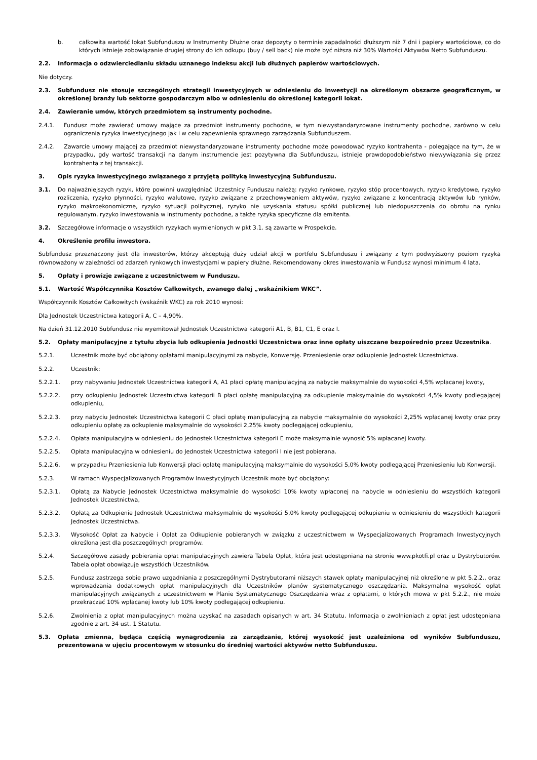b. całkowita wartość lokat Subfunduszu w Instrumenty Dłużne oraz depozyty o terminie zapadalności dłuższym niż 7 dni i papiery wartościowe, co do których istnieje zobowiązanie drugiej strony do ich odkupu (buy / sell back) nie może być niższa niż 30% Wartości Aktywów Netto Subfunduszu.
2.2. Informacja o odzwierciedlaniu składu uznanego indeksu akcji lub dłużnych papierów wartościowych.
Nie dotyczy.
2.3. Subfundusz nie stosuje szczególnych strategii inwestycyjnych w odniesieniu do inwestycji na określonym obszarze geograficznym, w określonej branży lub sektorze gospodarczym albo w odniesieniu do określonej kategorii lokat.
2.4. Zawieranie umów, których przedmiotem są instrumenty pochodne.
2.4.1. Fundusz może zawierać umowy mające za przedmiot instrumenty pochodne, w tym niewystandaryzowane instrumenty pochodne, zarówno w celu ograniczenia ryzyka inwestycyjnego jak i w celu zapewnienia sprawnego zarządzania Subfunduszem.
2.4.2. Zawarcie umowy mającej za przedmiot niewystandaryzowane instrumenty pochodne może powodować ryzyko kontrahenta - polegające na tym, że w przypadku, gdy wartość transakcji na danym instrumencie jest pozytywna dla Subfunduszu, istnieje prawdopodobieństwo niewywiązania się przez kontrahenta z tej transakcji.
3. Opis ryzyka inwestycyjnego związanego z przyjętą polityką inwestycyjną Subfunduszu.
3.1. Do najważniejszych ryzyk, które powinni uwzględniać Uczestnicy Funduszu należą: ryzyko rynkowe, ryzyko stóp procentowych, ryzyko kredytowe, ryzyko rozliczenia, ryzyko płynności, ryzyko walutowe, ryzyko związane z przechowywaniem aktywów, ryzyko związane z koncentracją aktywów lub rynków, ryzyko makroekonomiczne, ryzyko sytuacji politycznej, ryzyko nie uzyskania statusu spółki publicznej lub niedopuszczenia do obrotu na rynku regulowanym, ryzyko inwestowania w instrumenty pochodne, a także ryzyka specyficzne dla emitenta.
3.2. Szczegółowe informacje o wszystkich ryzykach wymienionych w pkt 3.1. są zawarte w Prospekcie.
4. Określenie profilu inwestora.
Subfundusz przeznaczony jest dla inwestorów, którzy akceptują duży udział akcji w portfelu Subfunduszu i związany z tym podwyższony poziom ryzyka równoważony w zależności od zdarzeń rynkowych inwestycjami w papiery dłużne. Rekomendowany okres inwestowania w Fundusz wynosi minimum 4 lata.
5. Opłaty i prowizje związane z uczestnictwem w Funduszu.
5.1. Wartość Współczynnika Kosztów Całkowitych, zwanego dalej „wskaźnikiem WKC”.
Współczynnik Kosztów Całkowitych (wskaźnik WKC) za rok 2010 wynosi:
Dla Jednostek Uczestnictwa kategorii A, C – 4,90%.
Na dzień 31.12.2010 Subfundusz nie wyemitował Jednostek Uczestnictwa kategorii A1, B, B1, C1, E oraz I.
5.2. Opłaty manipulacyjne z tytułu zbycia lub odkupienia Jednostki Uczestnictwa oraz inne opłaty uiszczane bezpośrednio przez Uczestnika.
5.2.1. Uczestnik może być obciążony opłatami manipulacyjnymi za nabycie, Konwersję. Przeniesienie oraz odkupienie Jednostek Uczestnictwa.
5.2.2. Uczestnik:
5.2.2.1. przy nabywaniu Jednostek Uczestnictwa kategorii A, A1 płaci opłatę manipulacyjną za nabycie maksymalnie do wysokości 4,5% wpłacanej kwoty,
5.2.2.2. przy odkupieniu Jednostek Uczestnictwa kategorii B płaci opłatę manipulacyjną za odkupienie maksymalnie do wysokości 4,5% kwoty podlegającej odkupieniu,
5.2.2.3. przy nabyciu Jednostek Uczestnictwa kategorii C płaci opłatę manipulacyjną za nabycie maksymalnie do wysokości 2,25% wpłacanej kwoty oraz przy odkupieniu opłatę za odkupienie maksymalnie do wysokości 2,25% kwoty podlegającej odkupieniu,
5.2.2.4. Opłata manipulacyjna w odniesieniu do Jednostek Uczestnictwa kategorii E może maksymalnie wynosić 5% wpłacanej kwoty.
5.2.2.5. Opłata manipulacyjna w odniesieniu do Jednostek Uczestnictwa kategorii I nie jest pobierana.
5.2.2.6. w przypadku Przeniesienia lub Konwersji płaci opłatę manipulacyjną maksymalnie do wysokości 5,0% kwoty podlegającej Przeniesieniu lub Konwersji.
5.2.3. W ramach Wyspecjalizowanych Programów Inwestycyjnych Uczestnik może być obciążony:
5.2.3.1. Opłatą za Nabycie Jednostek Uczestnictwa maksymalnie do wysokości 10% kwoty wpłaconej na nabycie w odniesieniu do wszystkich kategorii Jednostek Uczestnictwa,
5.2.3.2. Opłatą za Odkupienie Jednostek Uczestnictwa maksymalnie do wysokości 5,0% kwoty podlegającej odkupieniu w odniesieniu do wszystkich kategorii Jednostek Uczestnictwa.
5.2.3.3. Wysokość Opłat za Nabycie i Opłat za Odkupienie pobieranych w związku z uczestnictwem w Wyspecjalizowanych Programach Inwestycyjnych określona jest dla poszczególnych programów.
5.2.4. Szczegółowe zasady pobierania opłat manipulacyjnych zawiera Tabela Opłat, która jest udostępniana na stronie www.pkotfi.pl oraz u Dystrybutorów. Tabela opłat obowiązuje wszystkich Uczestników.
5.2.5. Fundusz zastrzega sobie prawo uzgadniania z poszczególnymi Dystrybutorami niższych stawek opłaty manipulacyjnej niż określone w pkt 5.2.2., oraz wprowadzania dodatkowych opłat manipulacyjnych dla Uczestników planów systematycznego oszczędzania. Maksymalna wysokość opłat manipulacyjnych związanych z uczestnictwem w Planie Systematycznego Oszczędzania wraz z opłatami, o których mowa w pkt 5.2.2., nie może przekraczać 10% wpłacanej kwoty lub 10% kwoty podlegającej odkupieniu.
5.2.6. Zwolnienia z opłat manipulacyjnych można uzyskać na zasadach opisanych w art. 34 Statutu. Informacja o zwolnieniach z opłat jest udostępniana zgodnie z art. 34 ust. 1 Statutu.
5.3. Opłata zmienna, będąca częścią wynagrodzenia za zarządzanie, której wysokość jest uzależniona od wyników Subfunduszu, prezentowana w ujęciu procentowym w stosunku do średniej wartości aktywów netto Subfunduszu.